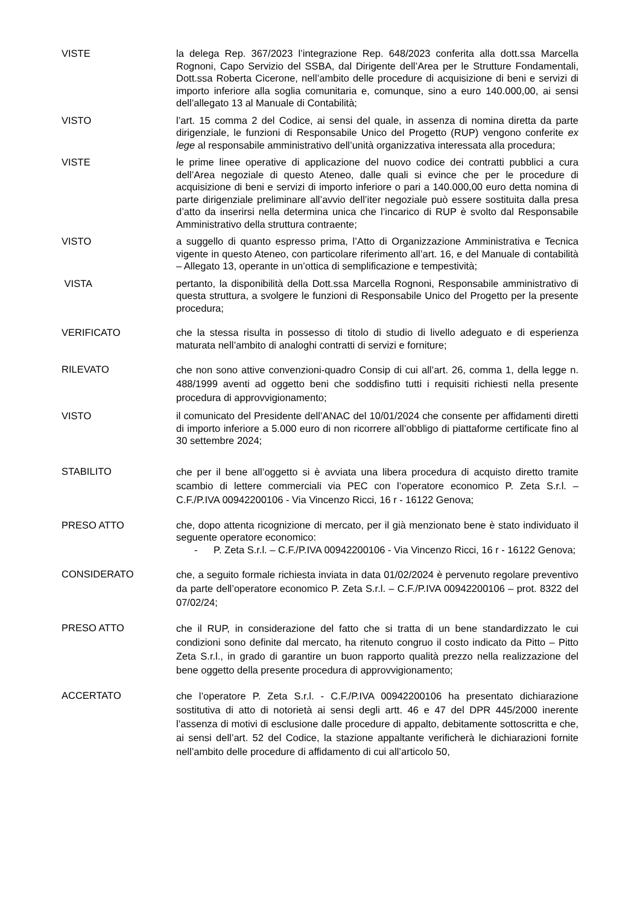VISTE la delega Rep. 367/2023 l’integrazione Rep. 648/2023 conferita alla dott.ssa Marcella Rognoni, Capo Servizio del SSBA, dal Dirigente dell’Area per le Strutture Fondamentali, Dott.ssa Roberta Cicerone, nell’ambito delle procedure di acquisizione di beni e servizi di importo inferiore alla soglia comunitaria e, comunque, sino a euro 140.000,00, ai sensi dell’allegato 13 al Manuale di Contabilità;
VISTO l’art. 15 comma 2 del Codice, ai sensi del quale, in assenza di nomina diretta da parte dirigenziale, le funzioni di Responsabile Unico del Progetto (RUP) vengono conferite ex lege al responsabile amministrativo dell’unità organizzativa interessata alla procedura;
VISTE le prime linee operative di applicazione del nuovo codice dei contratti pubblici a cura dell’Area negoziale di questo Ateneo, dalle quali si evince che per le procedure di acquisizione di beni e servizi di importo inferiore o pari a 140.000,00 euro detta nomina di parte dirigenziale preliminare all’avvio dell’iter negoziale può essere sostituita dalla presa d’atto da inserirsi nella determina unica che l’incarico di RUP è svolto dal Responsabile Amministrativo della struttura contraente;
VISTO a suggello di quanto espresso prima, l’Atto di Organizzazione Amministrativa e Tecnica vigente in questo Ateneo, con particolare riferimento all’art. 16, e del Manuale di contabilità – Allegato 13, operante in un’ottica di semplificazione e tempestività;
VISTA pertanto, la disponibilità della Dott.ssa Marcella Rognoni, Responsabile amministrativo di questa struttura, a svolgere le funzioni di Responsabile Unico del Progetto per la presente procedura;
VERIFICATO che la stessa risulta in possesso di titolo di studio di livello adeguato e di esperienza maturata nell’ambito di analoghi contratti di servizi e forniture;
RILEVATO
che non sono attive convenzioni-quadro Consip di cui all’art. 26, comma 1, della legge n. 488/1999 aventi ad oggetto beni che soddisfino tutti i requisiti richiesti nella presente procedura di approvvigionamento;
VISTO il comunicato del Presidente dell’ANAC del 10/01/2024 che consente per affidamenti diretti di importo inferiore a 5.000 euro di non ricorrere all’obbligo di piattaforme certificate fino al 30 settembre 2024;
STABILITO
che per il bene all’oggetto si è avviata una libera procedura di acquisto diretto tramite scambio di lettere commerciali via PEC con l’operatore economico P. Zeta S.r.l. – C.F./P.IVA 00942200106 - Via Vincenzo Ricci, 16 r - 16122 Genova;
PRESO ATTO che, dopo attenta ricognizione di mercato, per il già menzionato bene è stato individuato il seguente operatore economico:
- P. Zeta S.r.l. – C.F./P.IVA 00942200106 - Via Vincenzo Ricci, 16 r - 16122 Genova;
CONSIDERATO
che, a seguito formale richiesta inviata in data 01/02/2024 è pervenuto regolare preventivo da parte dell’operatore economico P. Zeta S.r.l. – C.F./P.IVA 00942200106 – prot. 8322 del 07/02/24;
PRESO ATTO
che il RUP, in considerazione del fatto che si tratta di un bene standardizzato le cui condizioni sono definite dal mercato, ha ritenuto congruo il costo indicato da Pitto – Pitto Zeta S.r.l., in grado di garantire un buon rapporto qualità prezzo nella realizzazione del bene oggetto della presente procedura di approvvigionamento;
ACCERTATO
che l’operatore P. Zeta S.r.l. - C.F./P.IVA 00942200106 ha presentato dichiarazione sostitutiva di atto di notorietà ai sensi degli artt. 46 e 47 del DPR 445/2000 inerente l’assenza di motivi di esclusione dalle procedure di appalto, debitamente sottoscritta e che, ai sensi dell’art. 52 del Codice, la stazione appaltante verificherà le dichiarazioni fornite nell’ambito delle procedure di affidamento di cui all’articolo 50,